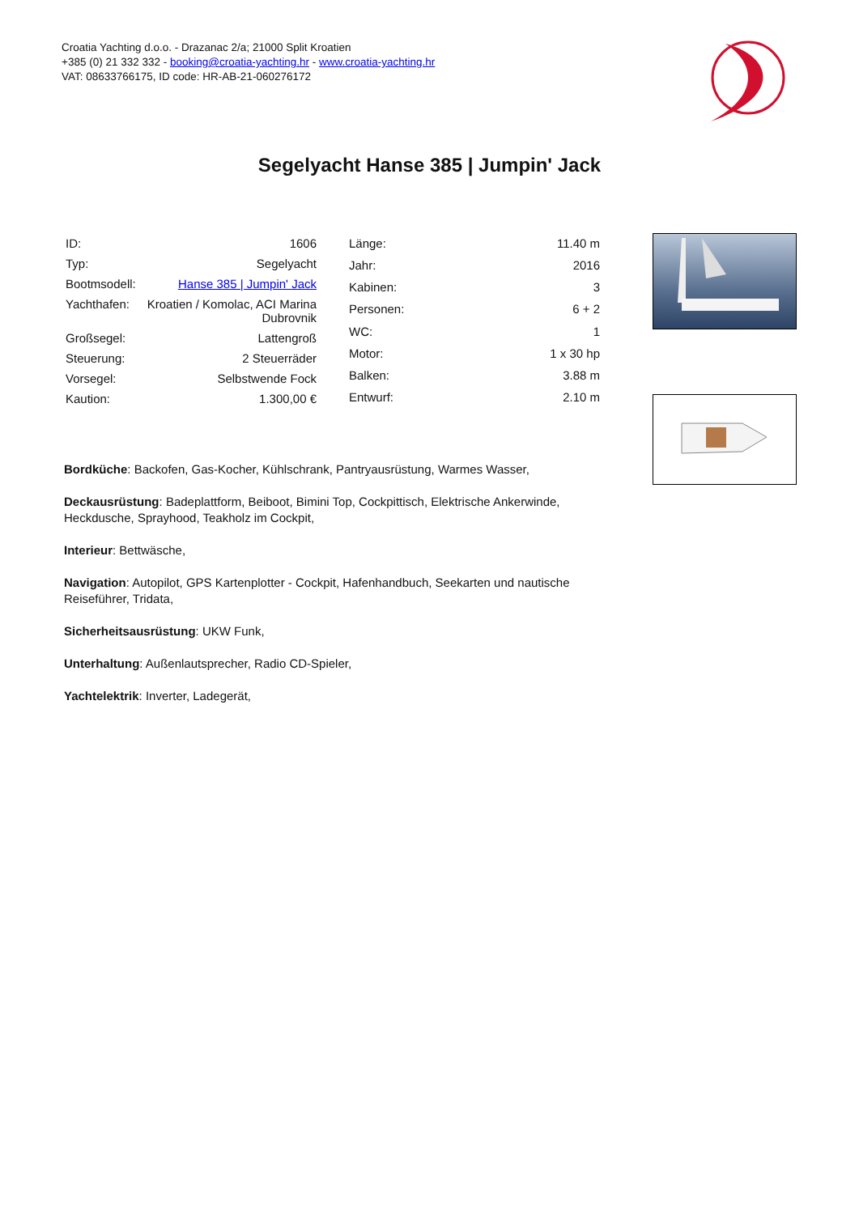Croatia Yachting d.o.o. - Drazanac 2/a; 21000 Split Kroatien
+385 (0) 21 332 332 - booking@croatia-yachting.hr - www.croatia-yachting.hr
VAT: 08633766175, ID code: HR-AB-21-060276172
Segelyacht Hanse 385 | Jumpin' Jack
| ID: | 1606 |
| Typ: | Segelyacht |
| Bootmsodell: | Hanse 385 / Jumpin' Jack |
| Yachthafen: | Kroatien / Komolac, ACI Marina Dubrovnik |
| Großsegel: | Lattengroß |
| Steuerung: | 2 Steuerräder |
| Vorsegel: | Selbstwende Fock |
| Kaution: | 1.300,00 € |
| Länge: | 11.40 m |
| Jahr: | 2016 |
| Kabinen: | 3 |
| Personen: | 6 + 2 |
| WC: | 1 |
| Motor: | 1 x 30 hp |
| Balken: | 3.88 m |
| Entwurf: | 2.10 m |
Bordküche: Backofen, Gas-Kocher, Kühlschrank, Pantryausrüstung, Warmes Wasser,
Deckausrüstung: Badeplattform, Beiboot, Bimini Top, Cockpittisch, Elektrische Ankerwinde, Heckdusche, Sprayhood, Teakholz im Cockpit,
Interieur: Bettwäsche,
Navigation: Autopilot, GPS Kartenplotter - Cockpit, Hafenhandbuch, Seekarten und nautische Reiseführer, Tridata,
Sicherheitsausrüstung: UKW Funk,
Unterhaltung: Außenlautsprecher, Radio CD-Spieler,
Yachtelektrik: Inverter, Ladegerät,